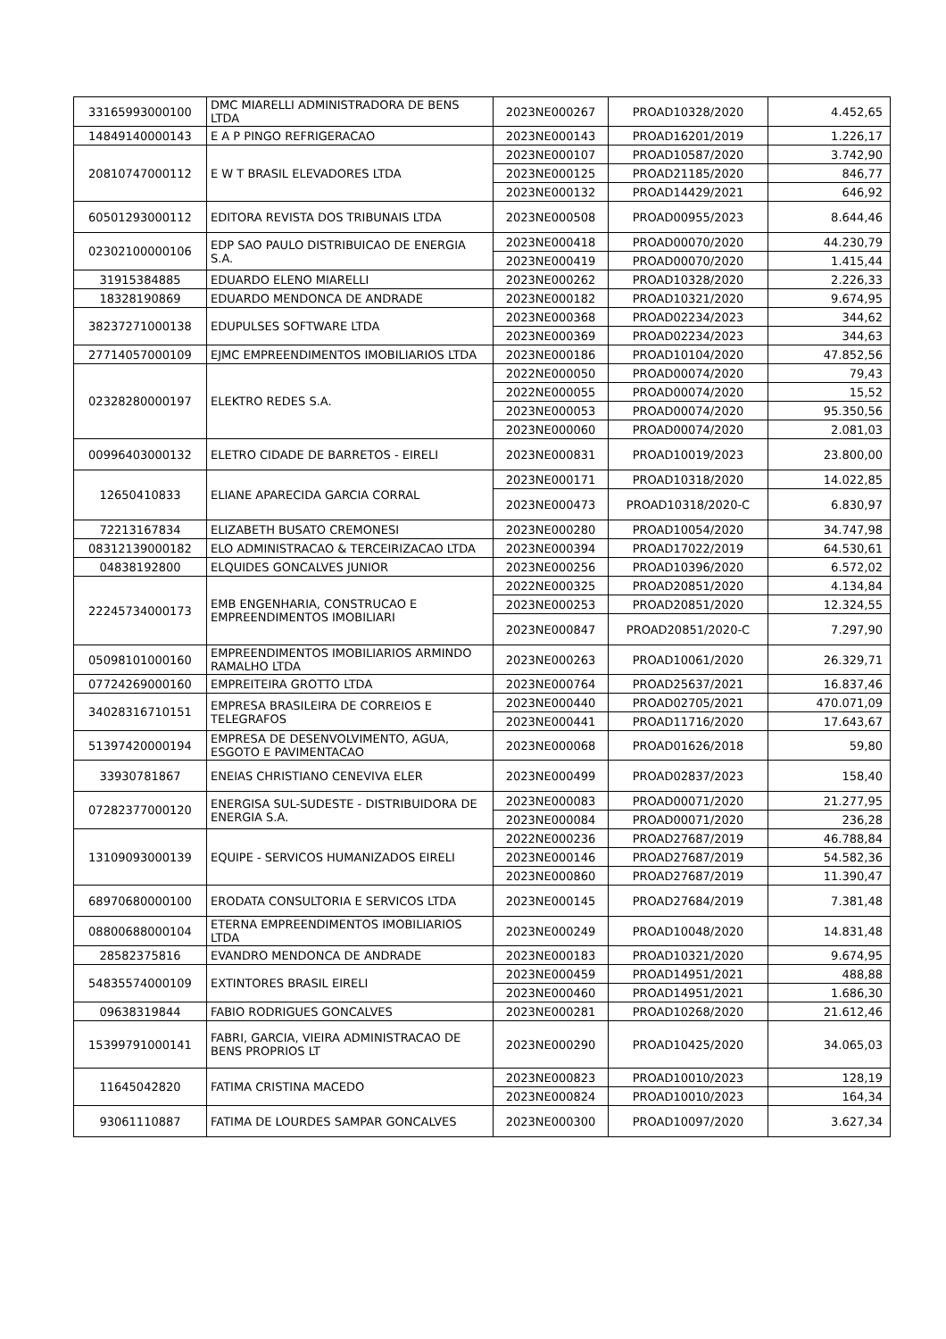| 33165993000100 | DMC MIARELLI ADMINISTRADORA DE BENS LTDA | 2023NE000267 | PROAD10328/2020 | 4.452,65 |
| 14849140000143 | E A P PINGO REFRIGERACAO | 2023NE000143 | PROAD16201/2019 | 1.226,17 |
| 20810747000112 | E W T BRASIL ELEVADORES LTDA | 2023NE000107 | PROAD10587/2020 | 3.742,90 |
| | | 2023NE000125 | PROAD21185/2020 | 846,77 |
| | | 2023NE000132 | PROAD14429/2021 | 646,92 |
| 60501293000112 | EDITORA REVISTA DOS TRIBUNAIS LTDA | 2023NE000508 | PROAD00955/2023 | 8.644,46 |
| 02302100000106 | EDP SAO PAULO DISTRIBUICAO DE ENERGIA S.A. | 2023NE000418 | PROAD00070/2020 | 44.230,79 |
| | | 2023NE000419 | PROAD00070/2020 | 1.415,44 |
| 31915384885 | EDUARDO ELENO MIARELLI | 2023NE000262 | PROAD10328/2020 | 2.226,33 |
| 18328190869 | EDUARDO MENDONCA DE ANDRADE | 2023NE000182 | PROAD10321/2020 | 9.674,95 |
| 38237271000138 | EDUPULSES SOFTWARE LTDA | 2023NE000368 | PROAD02234/2023 | 344,62 |
| | | 2023NE000369 | PROAD02234/2023 | 344,63 |
| 27714057000109 | EJMC EMPREENDIMENTOS IMOBILIARIOS LTDA | 2023NE000186 | PROAD10104/2020 | 47.852,56 |
| 02328280000197 | ELEKTRO REDES S.A. | 2022NE000050 | PROAD00074/2020 | 79,43 |
| | | 2022NE000055 | PROAD00074/2020 | 15,52 |
| | | 2023NE000053 | PROAD00074/2020 | 95.350,56 |
| | | 2023NE000060 | PROAD00074/2020 | 2.081,03 |
| 00996403000132 | ELETRO CIDADE DE BARRETOS - EIRELI | 2023NE000831 | PROAD10019/2023 | 23.800,00 |
| 12650410833 | ELIANE APARECIDA GARCIA CORRAL | 2023NE000171 | PROAD10318/2020 | 14.022,85 |
| | | 2023NE000473 | PROAD10318/2020-C | 6.830,97 |
| 72213167834 | ELIZABETH BUSATO CREMONESI | 2023NE000280 | PROAD10054/2020 | 34.747,98 |
| 08312139000182 | ELO ADMINISTRACAO & TERCEIRIZACAO LTDA | 2023NE000394 | PROAD17022/2019 | 64.530,61 |
| 04838192800 | ELQUIDES GONCALVES JUNIOR | 2023NE000256 | PROAD10396/2020 | 6.572,02 |
| 22245734000173 | EMB ENGENHARIA, CONSTRUCAO E EMPREENDIMENTOS IMOBILIARI | 2022NE000325 | PROAD20851/2020 | 4.134,84 |
| | | 2023NE000253 | PROAD20851/2020 | 12.324,55 |
| | | 2023NE000847 | PROAD20851/2020-C | 7.297,90 |
| 05098101000160 | EMPREENDIMENTOS IMOBILIARIOS ARMINDO RAMALHO LTDA | 2023NE000263 | PROAD10061/2020 | 26.329,71 |
| 07724269000160 | EMPREITEIRA GROTTO LTDA | 2023NE000764 | PROAD25637/2021 | 16.837,46 |
| 34028316710151 | EMPRESA BRASILEIRA DE CORREIOS E TELEGRAFOS | 2023NE000440 | PROAD02705/2021 | 470.071,09 |
| | | 2023NE000441 | PROAD11716/2020 | 17.643,67 |
| 51397420000194 | EMPRESA DE DESENVOLVIMENTO, AGUA, ESGOTO E PAVIMENTACAO | 2023NE000068 | PROAD01626/2018 | 59,80 |
| 33930781867 | ENEIAS CHRISTIANO CENEVIVA ELER | 2023NE000499 | PROAD02837/2023 | 158,40 |
| 07282377000120 | ENERGISA SUL-SUDESTE - DISTRIBUIDORA DE ENERGIA S.A. | 2023NE000083 | PROAD00071/2020 | 21.277,95 |
| | | 2023NE000084 | PROAD00071/2020 | 236,28 |
| 13109093000139 | EQUIPE - SERVICOS HUMANIZADOS EIRELI | 2022NE000236 | PROAD27687/2019 | 46.788,84 |
| | | 2023NE000146 | PROAD27687/2019 | 54.582,36 |
| | | 2023NE000860 | PROAD27687/2019 | 11.390,47 |
| 68970680000100 | ERODATA CONSULTORIA E SERVICOS LTDA | 2023NE000145 | PROAD27684/2019 | 7.381,48 |
| 08800688000104 | ETERNA EMPREENDIMENTOS IMOBILIARIOS LTDA | 2023NE000249 | PROAD10048/2020 | 14.831,48 |
| 28582375816 | EVANDRO MENDONCA DE ANDRADE | 2023NE000183 | PROAD10321/2020 | 9.674,95 |
| 54835574000109 | EXTINTORES BRASIL EIRELI | 2023NE000459 | PROAD14951/2021 | 488,88 |
| | | 2023NE000460 | PROAD14951/2021 | 1.686,30 |
| 09638319844 | FABIO RODRIGUES GONCALVES | 2023NE000281 | PROAD10268/2020 | 21.612,46 |
| 15399791000141 | FABRI, GARCIA, VIEIRA ADMINISTRACAO DE BENS PROPRIOS LT | 2023NE000290 | PROAD10425/2020 | 34.065,03 |
| 11645042820 | FATIMA CRISTINA MACEDO | 2023NE000823 | PROAD10010/2023 | 128,19 |
| | | 2023NE000824 | PROAD10010/2023 | 164,34 |
| 93061110887 | FATIMA DE LOURDES SAMPAR GONCALVES | 2023NE000300 | PROAD10097/2020 | 3.627,34 |